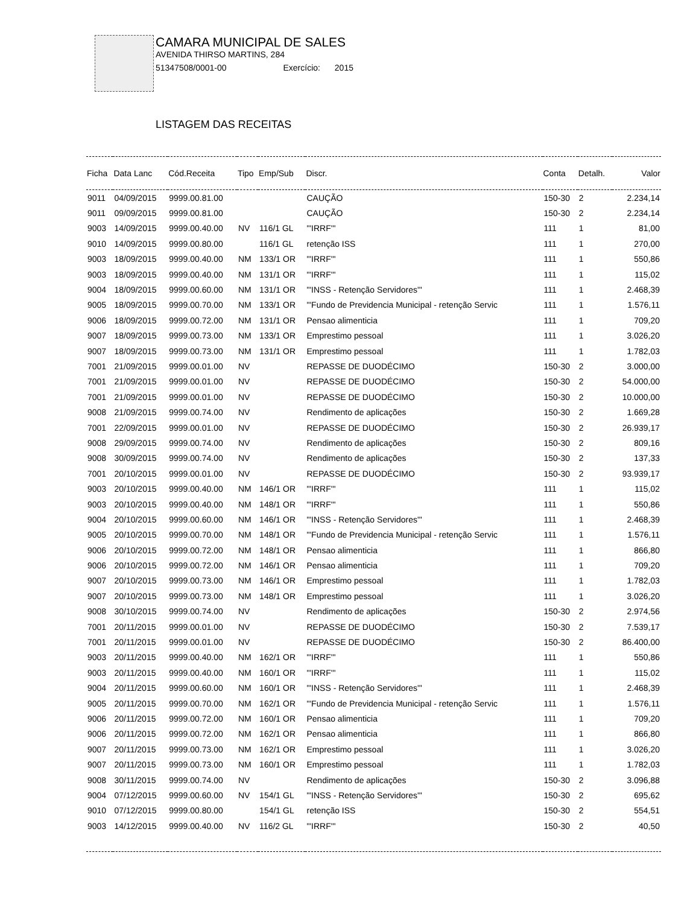CAMARA MUNICIPAL DE SALES
AVENIDA THIRSO MARTINS, 284
51347508/0001-00 Exercício: 2015
LISTAGEM DAS RECEITAS
| Ficha | Data Lanc | Cód.Receita | Tipo | Emp/Sub | Discr. | Conta | Detalh. | Valor |
| --- | --- | --- | --- | --- | --- | --- | --- | --- |
| 9011 | 04/09/2015 | 9999.00.81.00 | | | CAUÇÃO | 150-30 | 2 | 2.234,14 |
| 9011 | 09/09/2015 | 9999.00.81.00 | | | CAUÇÃO | 150-30 | 2 | 2.234,14 |
| 9003 | 14/09/2015 | 9999.00.40.00 | NV | 116/1 GL | "'IRRF'" | 111 | 1 | 81,00 |
| 9010 | 14/09/2015 | 9999.00.80.00 | | 116/1 GL | retenção ISS | 111 | 1 | 270,00 |
| 9003 | 18/09/2015 | 9999.00.40.00 | NM | 133/1 OR | "'IRRF'" | 111 | 1 | 550,86 |
| 9003 | 18/09/2015 | 9999.00.40.00 | NM | 131/1 OR | "'IRRF'" | 111 | 1 | 115,02 |
| 9004 | 18/09/2015 | 9999.00.60.00 | NM | 131/1 OR | "'INSS - Retenção Servidores'" | 111 | 1 | 2.468,39 |
| 9005 | 18/09/2015 | 9999.00.70.00 | NM | 133/1 OR | "'Fundo de Previdencia Municipal - retenção Servic | 111 | 1 | 1.576,11 |
| 9006 | 18/09/2015 | 9999.00.72.00 | NM | 131/1 OR | Pensao alimenticia | 111 | 1 | 709,20 |
| 9007 | 18/09/2015 | 9999.00.73.00 | NM | 133/1 OR | Emprestimo pessoal | 111 | 1 | 3.026,20 |
| 9007 | 18/09/2015 | 9999.00.73.00 | NM | 131/1 OR | Emprestimo pessoal | 111 | 1 | 1.782,03 |
| 7001 | 21/09/2015 | 9999.00.01.00 | NV | | REPASSE DE DUODÉCIMO | 150-30 | 2 | 3.000,00 |
| 7001 | 21/09/2015 | 9999.00.01.00 | NV | | REPASSE DE DUODÉCIMO | 150-30 | 2 | 54.000,00 |
| 7001 | 21/09/2015 | 9999.00.01.00 | NV | | REPASSE DE DUODÉCIMO | 150-30 | 2 | 10.000,00 |
| 9008 | 21/09/2015 | 9999.00.74.00 | NV | | Rendimento de aplicações | 150-30 | 2 | 1.669,28 |
| 7001 | 22/09/2015 | 9999.00.01.00 | NV | | REPASSE DE DUODÉCIMO | 150-30 | 2 | 26.939,17 |
| 9008 | 29/09/2015 | 9999.00.74.00 | NV | | Rendimento de aplicações | 150-30 | 2 | 809,16 |
| 9008 | 30/09/2015 | 9999.00.74.00 | NV | | Rendimento de aplicações | 150-30 | 2 | 137,33 |
| 7001 | 20/10/2015 | 9999.00.01.00 | NV | | REPASSE DE DUODÉCIMO | 150-30 | 2 | 93.939,17 |
| 9003 | 20/10/2015 | 9999.00.40.00 | NM | 146/1 OR | "'IRRF'" | 111 | 1 | 115,02 |
| 9003 | 20/10/2015 | 9999.00.40.00 | NM | 148/1 OR | "'IRRF'" | 111 | 1 | 550,86 |
| 9004 | 20/10/2015 | 9999.00.60.00 | NM | 146/1 OR | "'INSS - Retenção Servidores'" | 111 | 1 | 2.468,39 |
| 9005 | 20/10/2015 | 9999.00.70.00 | NM | 148/1 OR | "'Fundo de Previdencia Municipal - retenção Servic | 111 | 1 | 1.576,11 |
| 9006 | 20/10/2015 | 9999.00.72.00 | NM | 148/1 OR | Pensao alimenticia | 111 | 1 | 866,80 |
| 9006 | 20/10/2015 | 9999.00.72.00 | NM | 146/1 OR | Pensao alimenticia | 111 | 1 | 709,20 |
| 9007 | 20/10/2015 | 9999.00.73.00 | NM | 146/1 OR | Emprestimo pessoal | 111 | 1 | 1.782,03 |
| 9007 | 20/10/2015 | 9999.00.73.00 | NM | 148/1 OR | Emprestimo pessoal | 111 | 1 | 3.026,20 |
| 9008 | 30/10/2015 | 9999.00.74.00 | NV | | Rendimento de aplicações | 150-30 | 2 | 2.974,56 |
| 7001 | 20/11/2015 | 9999.00.01.00 | NV | | REPASSE DE DUODÉCIMO | 150-30 | 2 | 7.539,17 |
| 7001 | 20/11/2015 | 9999.00.01.00 | NV | | REPASSE DE DUODÉCIMO | 150-30 | 2 | 86.400,00 |
| 9003 | 20/11/2015 | 9999.00.40.00 | NM | 162/1 OR | "'IRRF'" | 111 | 1 | 550,86 |
| 9003 | 20/11/2015 | 9999.00.40.00 | NM | 160/1 OR | "'IRRF'" | 111 | 1 | 115,02 |
| 9004 | 20/11/2015 | 9999.00.60.00 | NM | 160/1 OR | "'INSS - Retenção Servidores'" | 111 | 1 | 2.468,39 |
| 9005 | 20/11/2015 | 9999.00.70.00 | NM | 162/1 OR | "'Fundo de Previdencia Municipal - retenção Servic | 111 | 1 | 1.576,11 |
| 9006 | 20/11/2015 | 9999.00.72.00 | NM | 160/1 OR | Pensao alimenticia | 111 | 1 | 709,20 |
| 9006 | 20/11/2015 | 9999.00.72.00 | NM | 162/1 OR | Pensao alimenticia | 111 | 1 | 866,80 |
| 9007 | 20/11/2015 | 9999.00.73.00 | NM | 162/1 OR | Emprestimo pessoal | 111 | 1 | 3.026,20 |
| 9007 | 20/11/2015 | 9999.00.73.00 | NM | 160/1 OR | Emprestimo pessoal | 111 | 1 | 1.782,03 |
| 9008 | 30/11/2015 | 9999.00.74.00 | NV | | Rendimento de aplicações | 150-30 | 2 | 3.096,88 |
| 9004 | 07/12/2015 | 9999.00.60.00 | NV | 154/1 GL | "'INSS - Retenção Servidores'" | 150-30 | 2 | 695,62 |
| 9010 | 07/12/2015 | 9999.00.80.00 | | 154/1 GL | retenção ISS | 150-30 | 2 | 554,51 |
| 9003 | 14/12/2015 | 9999.00.40.00 | NV | 116/2 GL | "'IRRF'" | 150-30 | 2 | 40,50 |